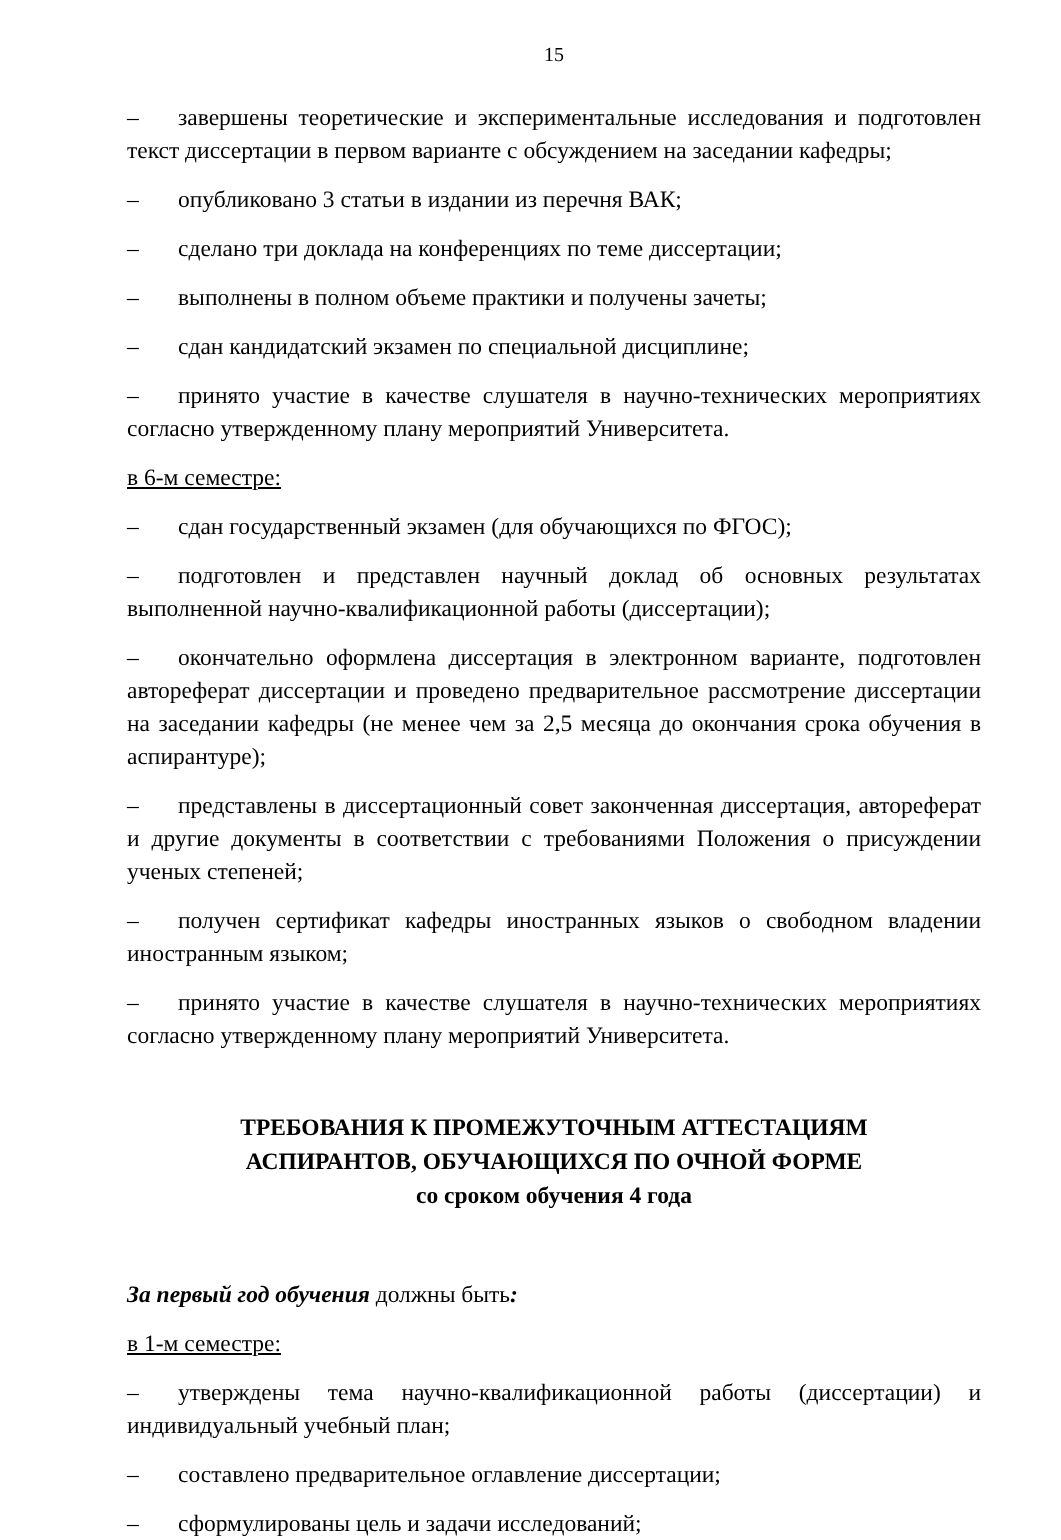15
– завершены теоретические и экспериментальные исследования и подготовлен текст диссертации в первом варианте с обсуждением на заседании кафедры;
– опубликовано 3 статьи в издании из перечня ВАК;
– сделано три доклада на конференциях по теме диссертации;
– выполнены в полном объеме практики и получены зачеты;
– сдан кандидатский экзамен по специальной дисциплине;
– принято участие в качестве слушателя в научно-технических мероприятиях согласно утвержденному плану мероприятий Университета.
в 6-м семестре:
– сдан государственный экзамен (для обучающихся по ФГОС);
– подготовлен и представлен научный доклад об основных результатах выполненной научно-квалификационной работы (диссертации);
– окончательно оформлена диссертация в электронном варианте, подготовлен автореферат диссертации и проведено предварительное рассмотрение диссертации на заседании кафедры (не менее чем за 2,5 месяца до окончания срока обучения в аспирантуре);
– представлены в диссертационный совет законченная диссертация, автореферат и другие документы в соответствии с требованиями Положения о присуждении ученых степеней;
– получен сертификат кафедры иностранных языков о свободном владении иностранным языком;
– принято участие в качестве слушателя в научно-технических мероприятиях согласно утвержденному плану мероприятий Университета.
ТРЕБОВАНИЯ К ПРОМЕЖУТОЧНЫМ АТТЕСТАЦИЯМ
АСПИРАНТОВ, ОБУЧАЮЩИХСЯ ПО ОЧНОЙ ФОРМЕ
со сроком обучения 4 года
За первый год обучения должны быть:
в 1-м семестре:
– утверждены тема научно-квалификационной работы (диссертации) и индивидуальный учебный план;
– составлено предварительное оглавление диссертации;
– сформулированы цель и задачи исследований;